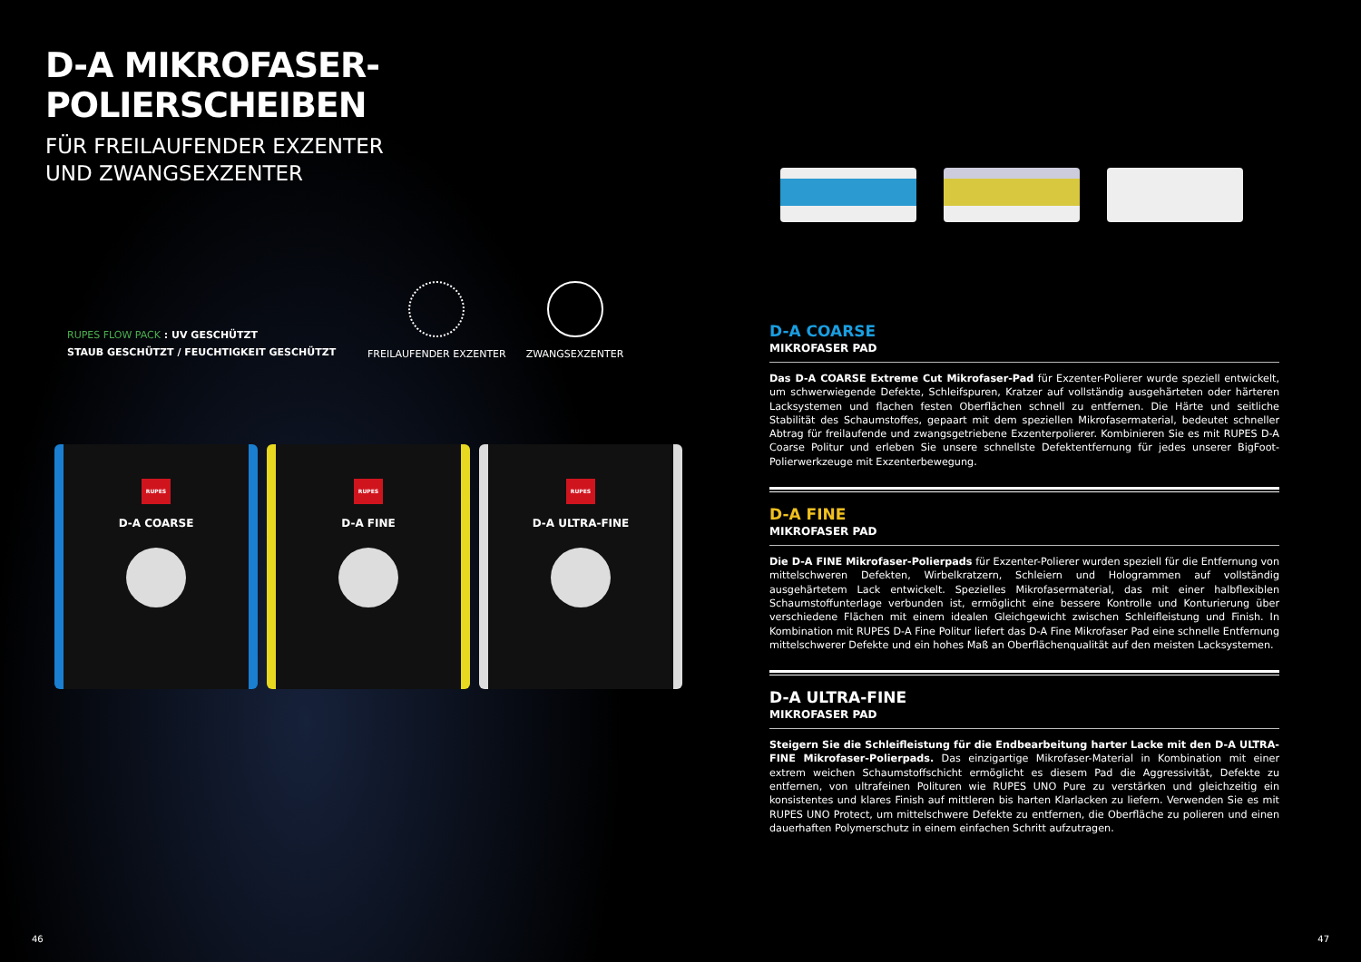D-A MIKROFASER-POLIERSCHEIBEN
FÜR FREILAUFENDER EXZENTER
UND ZWANGSEXZENTER
RUPES FLOW PACK : UV GESCHÜTZT
STAUB GESCHÜTZT / FEUCHTIGKEIT GESCHÜTZT
FREILAUFENDER EXZENTER ZWANGSEXZENTER
RUPES
D-A COARSE
RUPES
D-A FINE
RUPES
D-A ULTRA-FINE
46
D-A COARSE
MIKROFASER PAD
Das D-A COARSE Extreme Cut Mikrofaser-Pad für Exzenter-Polierer wurde speziell entwickelt, um schwerwiegende Defekte, Schleifspuren, Kratzer auf vollständig ausgehärteten oder härteren Lacksy­stemen und flachen festen Oberflächen schnell zu entfernen. Die Härte und seitliche Stabilität des Schaumstoffes, gepaart mit dem speziellen Mikrofasermaterial, bedeutet schneller Abtrag für frei­laufende und zwangsgetriebene Exzenterpolierer. Kombinieren Sie es mit RUPES D-A Coarse Politur und erleben Sie unsere schnellste Defektentfernung für jedes unserer BigFoot-Polierwerkzeuge mit Exzenterbewegung.
D-A FINE
MIKROFASER PAD
Die D-A FINE Mikrofaser-Polierpads für Exzenter-Polierer wurden speziell für die Entfernung von mit­telschweren Defekten, Wirbelkratzern, Schleiern und Hologrammen auf vollständig ausgehärtetem Lack entwickelt. Spezielles Mikrofasermaterial, das mit einer halbflexiblen Schaumstoffunterlage verbunden ist, ermöglicht eine bessere Kontrolle und Konturierung über verschiedene Flächen mit ei­nem idealen Gleichgewicht zwischen Schleifleistung und Finish. In Kombination mit RUPES D-A Fine Politur liefert das D-A Fine Mikrofaser Pad eine schnelle Entfernung mittelschwerer Defekte und ein hohes Maß an Oberflächenqualität auf den meisten Lacksystemen.
D-A ULTRA-FINE
MIKROFASER PAD
Steigern Sie die Schleifleistung für die Endbearbeitung harter Lacke mit den D-A ULTRA-FINE Mikrofaser-Polierpads. Das einzigartige Mikrofaser-Material in Kombination mit einer extrem weichen Schaumstoffschicht ermöglicht es diesem Pad die Aggressivität, Defekte zu entfernen, von ultrafeinen Polituren wie RUPES UNO Pure zu verstärken und gleichzeitig ein konsistentes und klares Finish auf mittleren bis harten Klarlacken zu liefern. Verwenden Sie es mit RUPES UNO Protect, um mittelschwere Defekte zu entfernen, die Oberfläche zu polieren und einen dauerhaften Polymerschutz in einem einfachen Schritt aufzutragen.
47